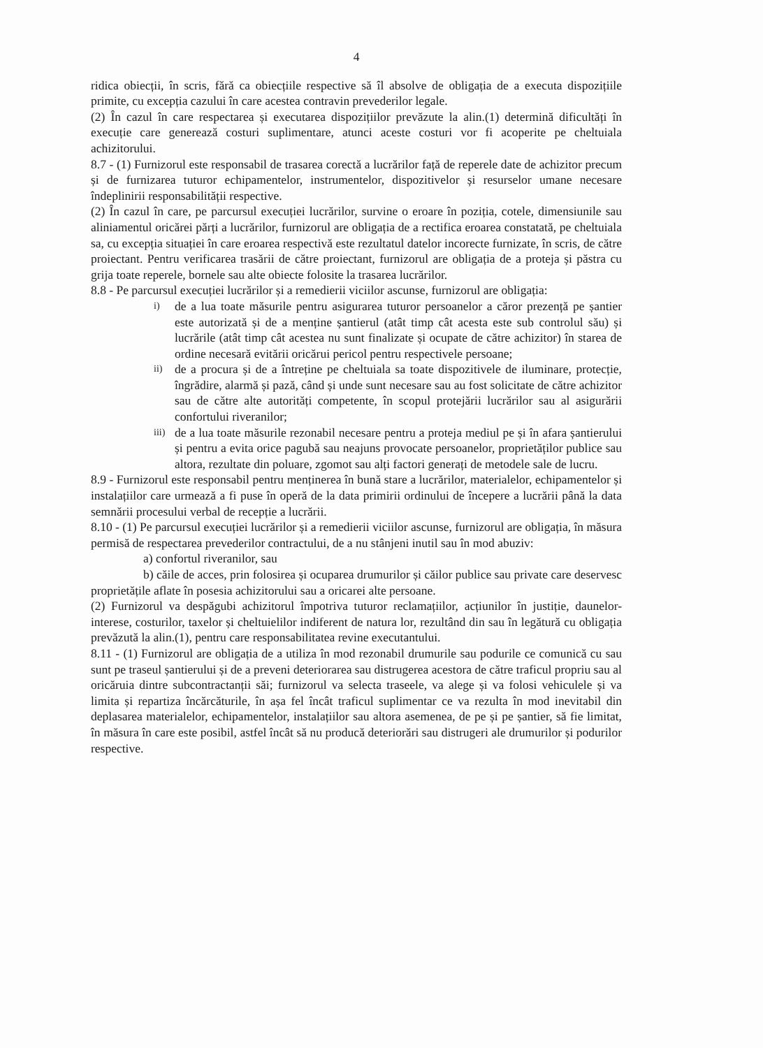4
ridica obiecții, în scris, fără ca obiecțiile respective să îl absolve de obligația de a executa dispozițiile primite, cu excepția cazului în care acestea contravin prevederilor legale.
(2) În cazul în care respectarea și executarea dispozițiilor prevăzute la alin.(1) determină dificultăți în execuție care generează costuri suplimentare, atunci aceste costuri vor fi acoperite pe cheltuiala achizitorului.
8.7 - (1) Furnizorul este responsabil de trasarea corectă a lucrărilor față de reperele date de achizitor precum și de furnizarea tuturor echipamentelor, instrumentelor, dispozitivelor și resurselor umane necesare îndeplinirii responsabilității respective.
(2) În cazul în care, pe parcursul execuției lucrărilor, survine o eroare în poziția, cotele, dimensiunile sau aliniamentul oricărei părți a lucrărilor, furnizorul are obligația de a rectifica eroarea constatată, pe cheltuiala sa, cu excepția situației în care eroarea respectivă este rezultatul datelor incorecte furnizate, în scris, de către proiectant. Pentru verificarea trasării de către proiectant, furnizorul are obligația de a proteja și păstra cu grija toate reperele, bornele sau alte obiecte folosite la trasarea lucrărilor.
8.8 - Pe parcursul execuției lucrărilor și a remedierii viciilor ascunse, furnizorul are obligația:
i)
de a lua toate măsurile pentru asigurarea tuturor persoanelor a căror prezență pe șantier este autorizată și de a menține șantierul (atât timp cât acesta este sub controlul său) și lucrările (atât timp cât acestea nu sunt finalizate și ocupate de către achizitor) în starea de ordine necesară evitării oricărui pericol pentru respectivele persoane;
ii)
de a procura și de a întreține pe cheltuiala sa toate dispozitivele de iluminare, protecție, îngrădire, alarmă și pază, când și unde sunt necesare sau au fost solicitate de către achizitor sau de către alte autorități competente, în scopul protejării lucrărilor sau al asigurării confortului riveranilor;
iii)
de a lua toate măsurile rezonabil necesare pentru a proteja mediul pe și în afara șantierului și pentru a evita orice pagubă sau neajuns provocate persoanelor, proprietăților publice sau altora, rezultate din poluare, zgomot sau alți factori generați de metodele sale de lucru.
8.9 - Furnizorul este responsabil pentru menținerea în bună stare a lucrărilor, materialelor, echipamentelor și instalațiilor care urmează a fi puse în operă de la data primirii ordinului de începere a lucrării până la data semnării procesului verbal de recepție a lucrării.
8.10 - (1) Pe parcursul execuției lucrărilor și a remedierii viciilor ascunse, furnizorul are obligația, în măsura permisă de respectarea prevederilor contractului, de a nu stânjeni inutil sau în mod abuziv:
a) confortul riveranilor, sau
b) căile de acces, prin folosirea și ocuparea drumurilor și căilor publice sau private care deservesc proprietățile aflate în posesia achizitorului sau a oricarei alte persoane.
(2) Furnizorul va despăgubi achizitorul împotriva tuturor reclamațiilor, acțiunilor în justiție, daunelor-interese, costurilor, taxelor și cheltuielilor indiferent de natura lor, rezultând din sau în legătură cu obligația prevăzută la alin.(1), pentru care responsabilitatea revine executantului.
8.11 - (1) Furnizorul are obligația de a utiliza în mod rezonabil drumurile sau podurile ce comunică cu sau sunt pe traseul șantierului și de a preveni deteriorarea sau distrugerea acestora de către traficul propriu sau al oricăruia dintre subcontractanții săi; furnizorul va selecta traseele, va alege și va folosi vehiculele și va limita și repartiza încărcăturile, în așa fel încât traficul suplimentar ce va rezulta în mod inevitabil din deplasarea materialelor, echipamentelor, instalațiilor sau altora asemenea, de pe și pe șantier, să fie limitat, în măsura în care este posibil, astfel încât să nu producă deteriorări sau distrugeri ale drumurilor și podurilor respective.
​